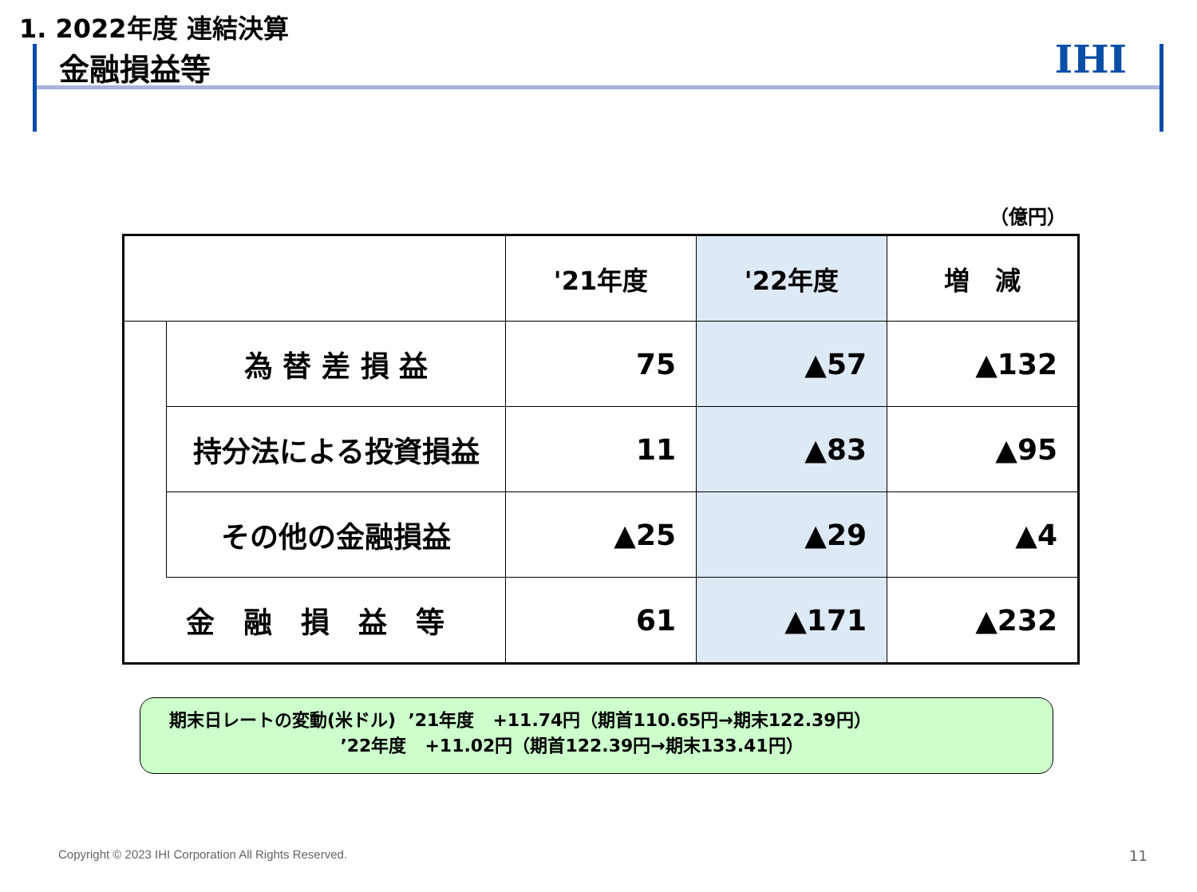1. 2022年度 連結決算
金融損益等
IHI
（億円）
| | | '21年度 | '22年度 | 増 減 |
| --- | --- | --- | --- | --- |
| | 為 替 差 損 益 | 75 | ▲57 | ▲132 |
| | 持分法による投資損益 | 11 | ▲83 | ▲95 |
| | その他の金融損益 | ▲25 | ▲29 | ▲4 |
| 金 融 損 益 等 | | 61 | ▲171 | ▲232 |
期末日レートの変動(米ドル) ’21年度 +11.74円（期首110.65円→期末122.39円） ’22年度 +11.02円（期首122.39円→期末133.41円）
Copyright © 2023 IHI Corporation All Rights Reserved.
11